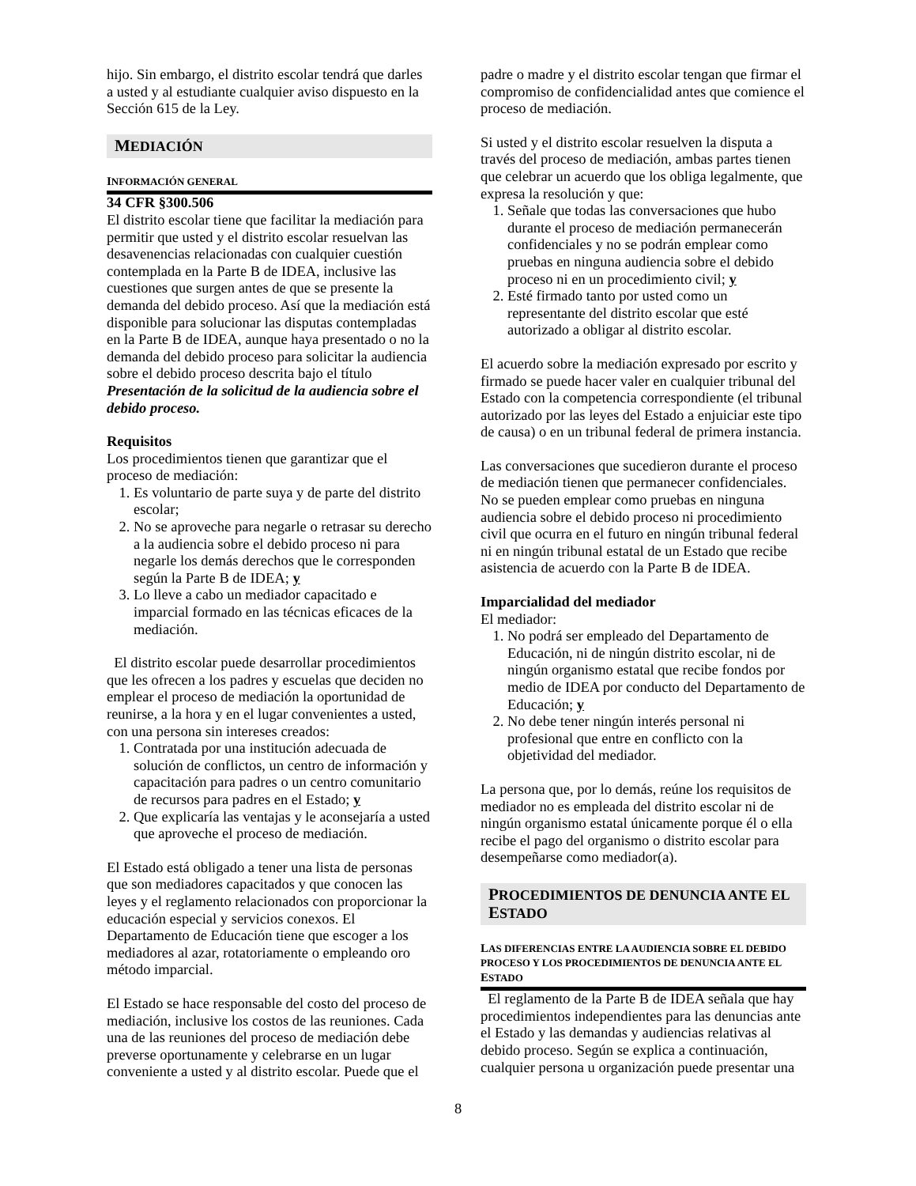hijo. Sin embargo, el distrito escolar tendrá que darles a usted y al estudiante cualquier aviso dispuesto en la Sección 615 de la Ley.
MEDIACIÓN
INFORMACIÓN GENERAL
34 CFR §300.506
El distrito escolar tiene que facilitar la mediación para permitir que usted y el distrito escolar resuelvan las desavenencias relacionadas con cualquier cuestión contemplada en la Parte B de IDEA, inclusive las cuestiones que surgen antes de que se presente la demanda del debido proceso. Así que la mediación está disponible para solucionar las disputas contempladas en la Parte B de IDEA, aunque haya presentado o no la demanda del debido proceso para solicitar la audiencia sobre el debido proceso descrita bajo el título Presentación de la solicitud de la audiencia sobre el debido proceso.
Requisitos
Los procedimientos tienen que garantizar que el proceso de mediación:
1. Es voluntario de parte suya y de parte del distrito escolar;
2. No se aproveche para negarle o retrasar su derecho a la audiencia sobre el debido proceso ni para negarle los demás derechos que le corresponden según la Parte B de IDEA; y
3. Lo lleve a cabo un mediador capacitado e imparcial formado en las técnicas eficaces de la mediación.
El distrito escolar puede desarrollar procedimientos que les ofrecen a los padres y escuelas que deciden no emplear el proceso de mediación la oportunidad de reunirse, a la hora y en el lugar convenientes a usted, con una persona sin intereses creados:
1. Contratada por una institución adecuada de solución de conflictos, un centro de información y capacitación para padres o un centro comunitario de recursos para padres en el Estado; y
2. Que explicaría las ventajas y le aconsejaría a usted que aproveche el proceso de mediación.
El Estado está obligado a tener una lista de personas que son mediadores capacitados y que conocen las leyes y el reglamento relacionados con proporcionar la educación especial y servicios conexos. El Departamento de Educación tiene que escoger a los mediadores al azar, rotatoriamente o empleando oro método imparcial.
El Estado se hace responsable del costo del proceso de mediación, inclusive los costos de las reuniones. Cada una de las reuniones del proceso de mediación debe preverse oportunamente y celebrarse en un lugar conveniente a usted y al distrito escolar. Puede que el
padre o madre y el distrito escolar tengan que firmar el compromiso de confidencialidad antes que comience el proceso de mediación.
Si usted y el distrito escolar resuelven la disputa a través del proceso de mediación, ambas partes tienen que celebrar un acuerdo que los obliga legalmente, que expresa la resolución y que:
1. Señale que todas las conversaciones que hubo durante el proceso de mediación permanecerán confidenciales y no se podrán emplear como pruebas en ninguna audiencia sobre el debido proceso ni en un procedimiento civil; y
2. Esté firmado tanto por usted como un representante del distrito escolar que esté autorizado a obligar al distrito escolar.
El acuerdo sobre la mediación expresado por escrito y firmado se puede hacer valer en cualquier tribunal del Estado con la competencia correspondiente (el tribunal autorizado por las leyes del Estado a enjuiciar este tipo de causa) o en un tribunal federal de primera instancia.
Las conversaciones que sucedieron durante el proceso de mediación tienen que permanecer confidenciales. No se pueden emplear como pruebas en ninguna audiencia sobre el debido proceso ni procedimiento civil que ocurra en el futuro en ningún tribunal federal ni en ningún tribunal estatal de un Estado que recibe asistencia de acuerdo con la Parte B de IDEA.
Imparcialidad del mediador
El mediador:
1. No podrá ser empleado del Departamento de Educación, ni de ningún distrito escolar, ni de ningún organismo estatal que recibe fondos por medio de IDEA por conducto del Departamento de Educación; y
2. No debe tener ningún interés personal ni profesional que entre en conflicto con la objetividad del mediador.
La persona que, por lo demás, reúne los requisitos de mediador no es empleada del distrito escolar ni de ningún organismo estatal únicamente porque él o ella recibe el pago del organismo o distrito escolar para desempeñarse como mediador(a).
PROCEDIMIENTOS DE DENUNCIA ANTE EL ESTADO
LAS DIFERENCIAS ENTRE LA AUDIENCIA SOBRE EL DEBIDO PROCESO Y LOS PROCEDIMIENTOS DE DENUNCIA ANTE EL ESTADO
El reglamento de la Parte B de IDEA señala que hay procedimientos independientes para las denuncias ante el Estado y las demandas y audiencias relativas al debido proceso. Según se explica a continuación, cualquier persona u organización puede presentar una
8